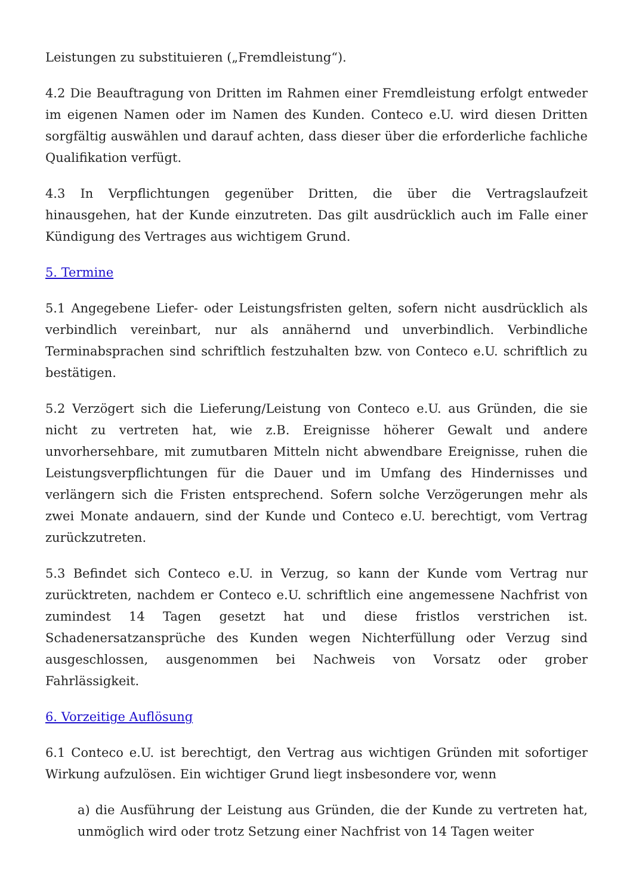Leistungen zu substituieren („Fremdleistung“).
4.2 Die Beauftragung von Dritten im Rahmen einer Fremdleistung erfolgt entweder im eigenen Namen oder im Namen des Kunden. Conteco e.U. wird diesen Dritten sorgfältig auswählen und darauf achten, dass dieser über die erforderliche fachliche Qualifikation verfügt.
4.3 In Verpflichtungen gegenüber Dritten, die über die Vertragslaufzeit hinausgehen, hat der Kunde einzutreten. Das gilt ausdrücklich auch im Falle einer Kündigung des Vertrages aus wichtigem Grund.
5. Termine
5.1 Angegebene Liefer- oder Leistungsfristen gelten, sofern nicht ausdrücklich als verbindlich vereinbart, nur als annähernd und unverbindlich. Verbindliche Terminabsprachen sind schriftlich festzuhalten bzw. von Conteco e.U. schriftlich zu bestätigen.
5.2 Verzögert sich die Lieferung/Leistung von Conteco e.U. aus Gründen, die sie nicht zu vertreten hat, wie z.B. Ereignisse höherer Gewalt und andere unvorhersehbare, mit zumutbaren Mitteln nicht abwendbare Ereignisse, ruhen die Leistungsverpflichtungen für die Dauer und im Umfang des Hindernisses und verlängern sich die Fristen entsprechend. Sofern solche Verzögerungen mehr als zwei Monate andauern, sind der Kunde und Conteco e.U. berechtigt, vom Vertrag zurückzutreten.
5.3 Befindet sich Conteco e.U. in Verzug, so kann der Kunde vom Vertrag nur zurücktreten, nachdem er Conteco e.U. schriftlich eine angemessene Nachfrist von zumindest 14 Tagen gesetzt hat und diese fristlos verstrichen ist. Schadenersatzansprüche des Kunden wegen Nichterfüllung oder Verzug sind ausgeschlossen, ausgenommen bei Nachweis von Vorsatz oder grober Fahrlässigkeit.
6. Vorzeitige Auflösung
6.1 Conteco e.U. ist berechtigt, den Vertrag aus wichtigen Gründen mit sofortiger Wirkung aufzulösen. Ein wichtiger Grund liegt insbesondere vor, wenn
a) die Ausführung der Leistung aus Gründen, die der Kunde zu vertreten hat, unmöglich wird oder trotz Setzung einer Nachfrist von 14 Tagen weiter